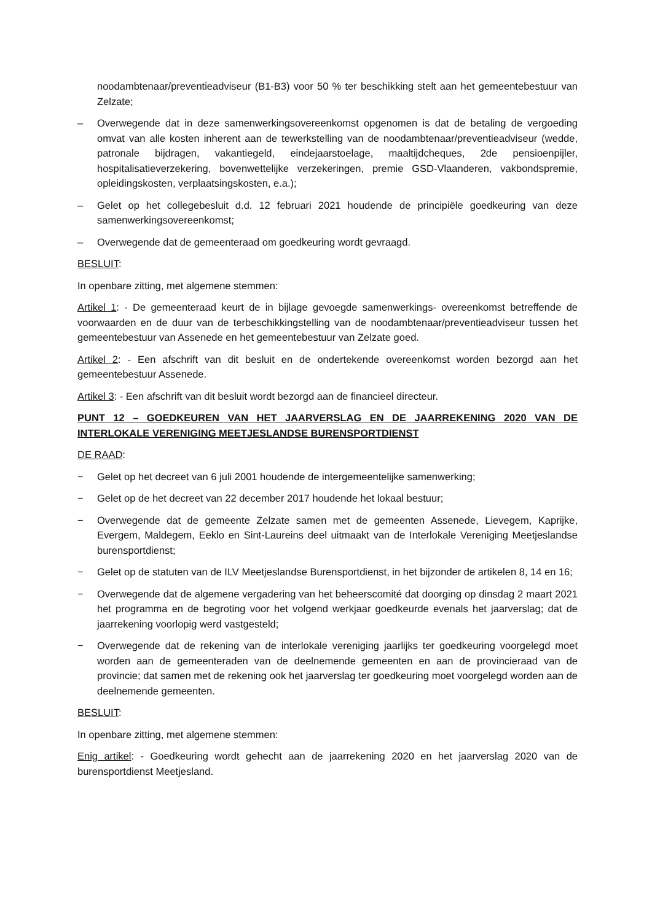noodambtenaar/preventieadviseur (B1-B3) voor 50 % ter beschikking stelt aan het gemeentebestuur van Zelzate;
– Overwegende dat in deze samenwerkingsovereenkomst opgenomen is dat de betaling de vergoeding omvat van alle kosten inherent aan de tewerkstelling van de noodambtenaar/preventieadviseur (wedde, patronale bijdragen, vakantiegeld, eindejaarstoelage, maaltijdcheques, 2de pensioenpijler, hospitalisatieverzekering, bovenwettelijke verzekeringen, premie GSD-Vlaanderen, vakbondspremie, opleidingskosten, verplaatsingskosten, e.a.);
– Gelet op het collegebesluit d.d. 12 februari 2021 houdende de principiële goedkeuring van deze samenwerkingsovereenkomst;
– Overwegende dat de gemeenteraad om goedkeuring wordt gevraagd.
BESLUIT:
In openbare zitting, met algemene stemmen:
Artikel 1: - De gemeenteraad keurt de in bijlage gevoegde samenwerkings- overeenkomst betreffende de voorwaarden en de duur van de terbeschikkingstelling van de noodambtenaar/preventieadviseur tussen het gemeentebestuur van Assenede en het gemeentebestuur van Zelzate goed.
Artikel 2: - Een afschrift van dit besluit en de ondertekende overeenkomst worden bezorgd aan het gemeentebestuur Assenede.
Artikel 3: - Een afschrift van dit besluit wordt bezorgd aan de financieel directeur.
PUNT 12 – GOEDKEUREN VAN HET JAARVERSLAG EN DE JAARREKENING 2020 VAN DE INTERLOKALE VERENIGING MEETJESLANDSE BURENSPORTDIENST
DE RAAD:
− Gelet op het decreet van 6 juli 2001 houdende de intergemeentelijke samenwerking;
− Gelet op de het decreet van 22 december 2017 houdende het lokaal bestuur;
− Overwegende dat de gemeente Zelzate samen met de gemeenten Assenede, Lievegem, Kaprijke, Evergem, Maldegem, Eeklo en Sint-Laureins deel uitmaakt van de Interlokale Vereniging Meetjeslandse burensportdienst;
− Gelet op de statuten van de ILV Meetjeslandse Burensportdienst, in het bijzonder de artikelen 8, 14 en 16;
− Overwegende dat de algemene vergadering van het beheerscomité dat doorging op dinsdag 2 maart 2021 het programma en de begroting voor het volgend werkjaar goedkeurde evenals het jaarverslag; dat de jaarrekening voorlopig werd vastgesteld;
− Overwegende dat de rekening van de interlokale vereniging jaarlijks ter goedkeuring voorgelegd moet worden aan de gemeenteraden van de deelnemende gemeenten en aan de provincieraad van de provincie; dat samen met de rekening ook het jaarverslag ter goedkeuring moet voorgelegd worden aan de deelnemende gemeenten.
BESLUIT:
In openbare zitting, met algemene stemmen:
Enig artikel: - Goedkeuring wordt gehecht aan de jaarrekening 2020 en het jaarverslag 2020 van de burensportdienst Meetjesland.